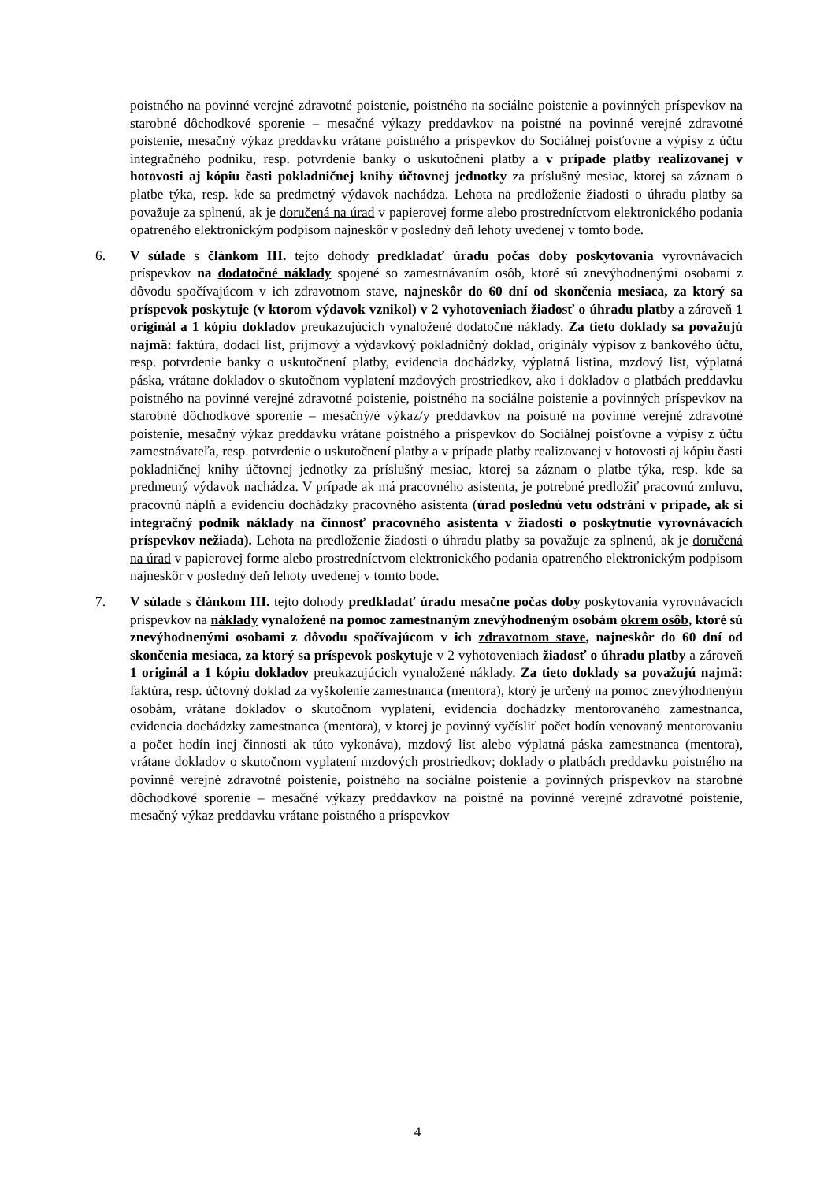poistného na povinné verejné zdravotné poistenie, poistného na sociálne poistenie a povinných príspevkov na starobné dôchodkové sporenie – mesačné výkazy preddavkov na poistné na povinné verejné zdravotné poistenie, mesačný výkaz preddavku vrátane poistného a príspevkov do Sociálnej poisťovne a výpisy z účtu integračného podniku, resp. potvrdenie banky o uskutočnení platby a v prípade platby realizovanej v hotovosti aj kópiu časti pokladničnej knihy účtovnej jednotky za príslušný mesiac, ktorej sa záznam o platbe týka, resp. kde sa predmetný výdavok nachádza. Lehota na predloženie žiadosti o úhradu platby sa považuje za splnenú, ak je doručená na úrad v papierovej forme alebo prostredníctvom elektronického podania opatreného elektronickým podpisom najneskôr v posledný deň lehoty uvedenej v tomto bode.
6. V súlade s článkom III. tejto dohody predkladať úradu počas doby poskytovania vyrovnávacích príspevkov na dodatočné náklady spojené so zamestnávaním osôb, ktoré sú znevýhodnenými osobami z dôvodu spočívajúcom v ich zdravotnom stave, najneskôr do 60 dní od skončenia mesiaca, za ktorý sa príspevok poskytuje (v ktorom výdavok vznikol) v 2 vyhotoveniach žiadosť o úhradu platby a zároveň 1 originál a 1 kópiu dokladov preukazujúcich vynaložené dodatočné náklady. Za tieto doklady sa považujú najmä: faktúra, dodací list, príjmový a výdavkový pokladničný doklad, originály výpisov z bankového účtu, resp. potvrdenie banky o uskutočnení platby, evidencia dochádzky, výplatná listina, mzdový list, výplatná páska, vrátane dokladov o skutočnom vyplatení mzdových prostriedkov, ako i dokladov o platbách preddavku poistného na povinné verejné zdravotné poistenie, poistného na sociálne poistenie a povinných príspevkov na starobné dôchodkové sporenie – mesačný/é výkaz/y preddavkov na poistné na povinné verejné zdravotné poistenie, mesačný výkaz preddavku vrátane poistného a príspevkov do Sociálnej poisťovne a výpisy z účtu zamestnávateľa, resp. potvrdenie o uskutočnení platby a v prípade platby realizovanej v hotovosti aj kópiu časti pokladničnej knihy účtovnej jednotky za príslušný mesiac, ktorej sa záznam o platbe týka, resp. kde sa predmetný výdavok nachádza. V prípade ak má pracovného asistenta, je potrebné predložiť pracovnú zmluvu, pracovnú náplň a evidenciu dochádzky pracovného asistenta (úrad poslednú vetu odstráni v prípade, ak si integračný podnik náklady na činnosť pracovného asistenta v žiadosti o poskytnutie vyrovnávacích príspevkov nežiada). Lehota na predloženie žiadosti o úhradu platby sa považuje za splnenú, ak je doručená na úrad v papierovej forme alebo prostredníctvom elektronického podania opatreného elektronickým podpisom najneskôr v posledný deň lehoty uvedenej v tomto bode.
7. V súlade s článkom III. tejto dohody predkladať úradu mesačne počas doby poskytovania vyrovnávacích príspevkov na náklady vynaložené na pomoc zamestnaným znevýhodneným osobám okrem osôb, ktoré sú znevýhodnenými osobami z dôvodu spočívajúcom v ich zdravotnom stave, najneskôr do 60 dní od skončenia mesiaca, za ktorý sa príspevok poskytuje v 2 vyhotoveniach žiadosť o úhradu platby a zároveň 1 originál a 1 kópiu dokladov preukazujúcich vynaložené náklady. Za tieto doklady sa považujú najmä: faktúra, resp. účtovný doklad za vyškolenie zamestnanca (mentora), ktorý je určený na pomoc znevýhodneným osobám, vrátane dokladov o skutočnom vyplatení, evidencia dochádzky mentorovaného zamestnanca, evidencia dochádzky zamestnanca (mentora), v ktorej je povinný vyčísliť počet hodín venovaný mentorovaniu a počet hodín inej činnosti ak túto vykonáva), mzdový list alebo výplatná páska zamestnanca (mentora), vrátane dokladov o skutočnom vyplatení mzdových prostriedkov; doklady o platbách preddavku poistného na povinné verejné zdravotné poistenie, poistného na sociálne poistenie a povinných príspevkov na starobné dôchodkové sporenie – mesačné výkazy preddavkov na poistné na povinné verejné zdravotné poistenie, mesačný výkaz preddavku vrátane poistného a príspevkov
4